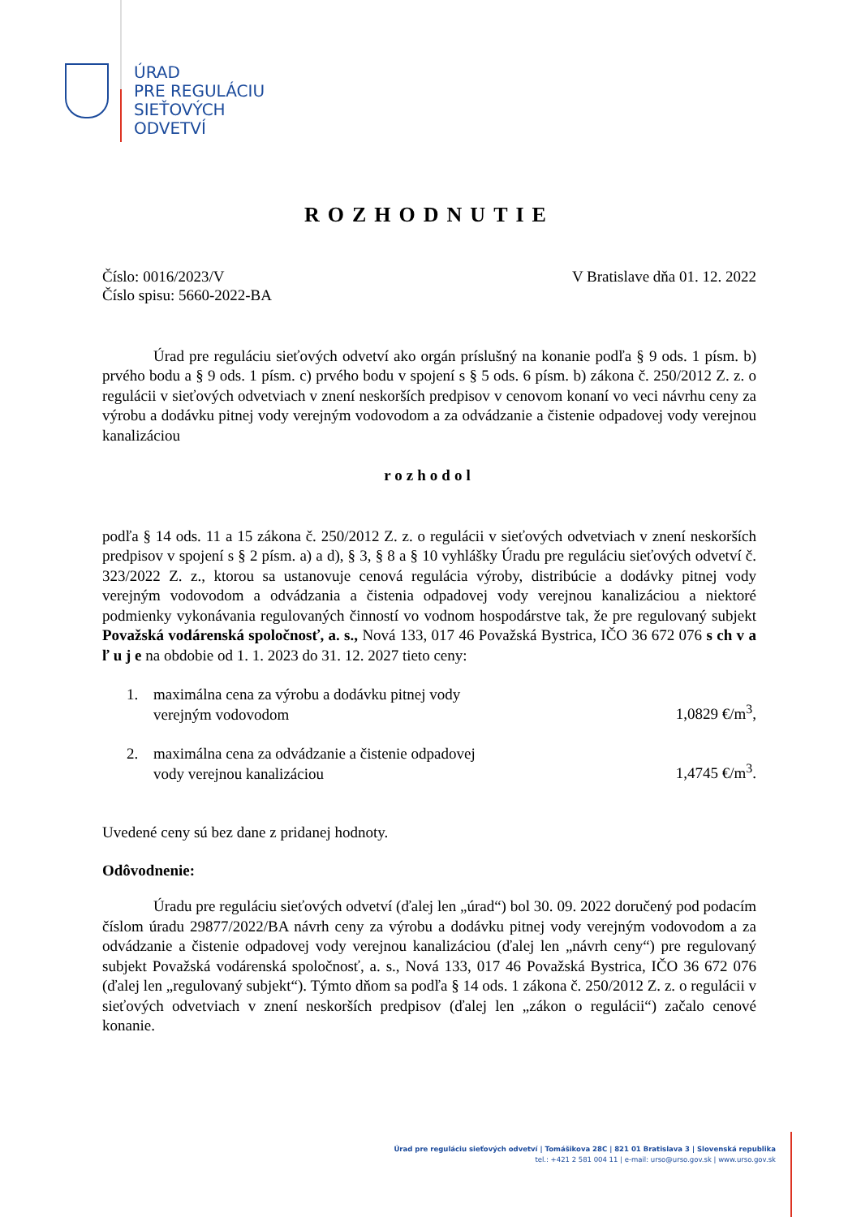ÚRAD
PRE REGULÁCIU
SIEŤOVÝCH
ODVETVÍ
ROZHODNUTIE
Číslo: 0016/2023/V V Bratislave dňa 01. 12. 2022
Číslo spisu: 5660-2022-BA
Úrad pre reguláciu sieťových odvetví ako orgán príslušný na konanie podľa § 9 ods. 1 písm. b) prvého bodu a § 9 ods. 1 písm. c) prvého bodu v spojení s § 5 ods. 6 písm. b) zákona č. 250/2012 Z. z. o regulácii v sieťových odvetviach v znení neskorších predpisov v cenovom konaní vo veci návrhu ceny za výrobu a dodávku pitnej vody verejným vodovodom a za odvádzanie a čistenie odpadovej vody verejnou kanalizáciou
rozhodol
podľa § 14 ods. 11 a 15 zákona č. 250/2012 Z. z. o regulácii v sieťových odvetviach v znení neskorších predpisov v spojení s § 2 písm. a) a d), § 3, § 8 a § 10 vyhlášky Úradu pre reguláciu sieťových odvetví č. 323/2022 Z. z., ktorou sa ustanovuje cenová regulácia výroby, distribúcie a dodávky pitnej vody verejným vodovodom a odvádzania a čistenia odpadovej vody verejnou kanalizáciou a niektoré podmienky vykonávania regulovaných činností vo vodnom hospodárstve tak, že pre regulovaný subjekt Považská vodárenská spoločnosť, a. s., Nová 133, 017 46 Považská Bystrica, IČO 36 672 076 s ch v a ľ u j e na obdobie od 1. 1. 2023 do 31. 12. 2027 tieto ceny:
1. maximálna cena za výrobu a dodávku pitnej vody
verejným vodovodom 1,0829 €/m<sup>3</sup>,
2. maximálna cena za odvádzanie a čistenie odpadovej
vody verejnou kanalizáciou 1,4745 €/m<sup>3</sup>.
Uvedené ceny sú bez dane z pridanej hodnoty.
Odôvodnenie:
Úradu pre reguláciu sieťových odvetví (ďalej len „úrad“) bol 30. 09. 2022 doručený pod podacím číslom úradu 29877/2022/BA návrh ceny za výrobu a dodávku pitnej vody verejným vodovodom a za odvádzanie a čistenie odpadovej vody verejnou kanalizáciou (ďalej len „návrh ceny“) pre regulovaný subjekt Považská vodárenská spoločnosť, a. s., Nová 133, 017 46 Považská Bystrica, IČO 36 672 076 (ďalej len „regulovaný subjekt“). Týmto dňom sa podľa § 14 ods. 1 zákona č. 250/2012 Z. z. o regulácii v sieťových odvetviach v znení neskorších predpisov (ďalej len „zákon o regulácii“) začalo cenové konanie.
Úrad pre reguláciu sieťových odvetví | Tomášikova 28C | 821 01 Bratislava 3 | Slovenská republika
tel.: +421 2 581 004 11 | e-mail: urso@urso.gov.sk | www.urso.gov.sk